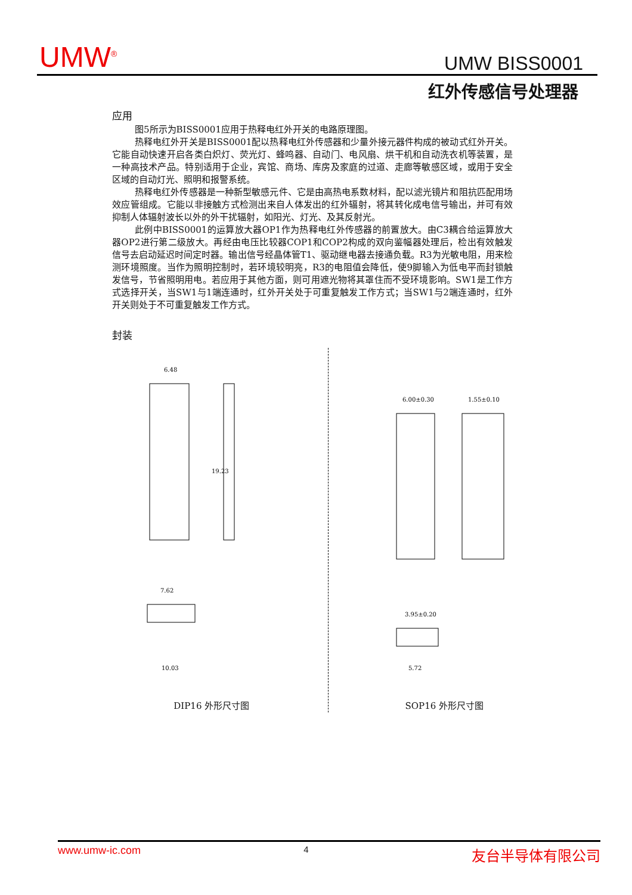UMW<sup>®</sup> UMW BISS0001
红外传感信号处理器
应用
图5所示为BISS0001应用于热释电红外开关的电路原理图。
热释电红外开关是BISS0001配以热释电红外传感器和少量外接元器件构成的被动式红外开关。它能自动快速开启各类白炽灯、荧光灯、蜂鸣器、自动门、电风扇、烘干机和自动洗衣机等装置，是一种高技术产品。特别适用于企业，宾馆、商场、库房及家庭的过道、走廊等敏感区域，或用于安全区域的自动灯光、照明和报警系统。
热释电红外传感器是一种新型敏感元件、它是由高热电系数材料，配以滤光镜片和阻抗匹配用场效应管组成。它能以非接触方式检测出来自人体发出的红外辐射，将其转化成电信号输出，并可有效抑制人体辐射波长以外的外干扰辐射，如阳光、灯光、及其反射光。
此例中BISS0001的运算放大器OP1作为热释电红外传感器的前置放大。由C3耦合给运算放大器OP2进行第二级放大。再经由电压比较器COP1和COP2构成的双向鉴幅器处理后，检出有效触发信号去启动延迟时间定时器。输出信号经晶体管T1、驱动继电器去接通负载。R3为光敏电阻，用来检测环境照度。当作为照明控制时，若环境较明亮，R3的电阻值会降低，使9脚输入为低电平而封锁触发信号，节省照明用电。若应用于其他方面，则可用遮光物将其罩住而不受环境影响。SW1是工作方式选择开关，当SW1与1端连通时，红外开关处于可重复触发工作方式；当SW1与2端连通时，红外开关则处于不可重复触发工作方式。
封装
6.48
19.23
7.62
10.03
DIP16 外形尺寸图
6.00±0.30
1.55±0.10
3.95±0.20
5.72
SOP16 外形尺寸图
www.umw-ic.com 4 友台半导体有限公司